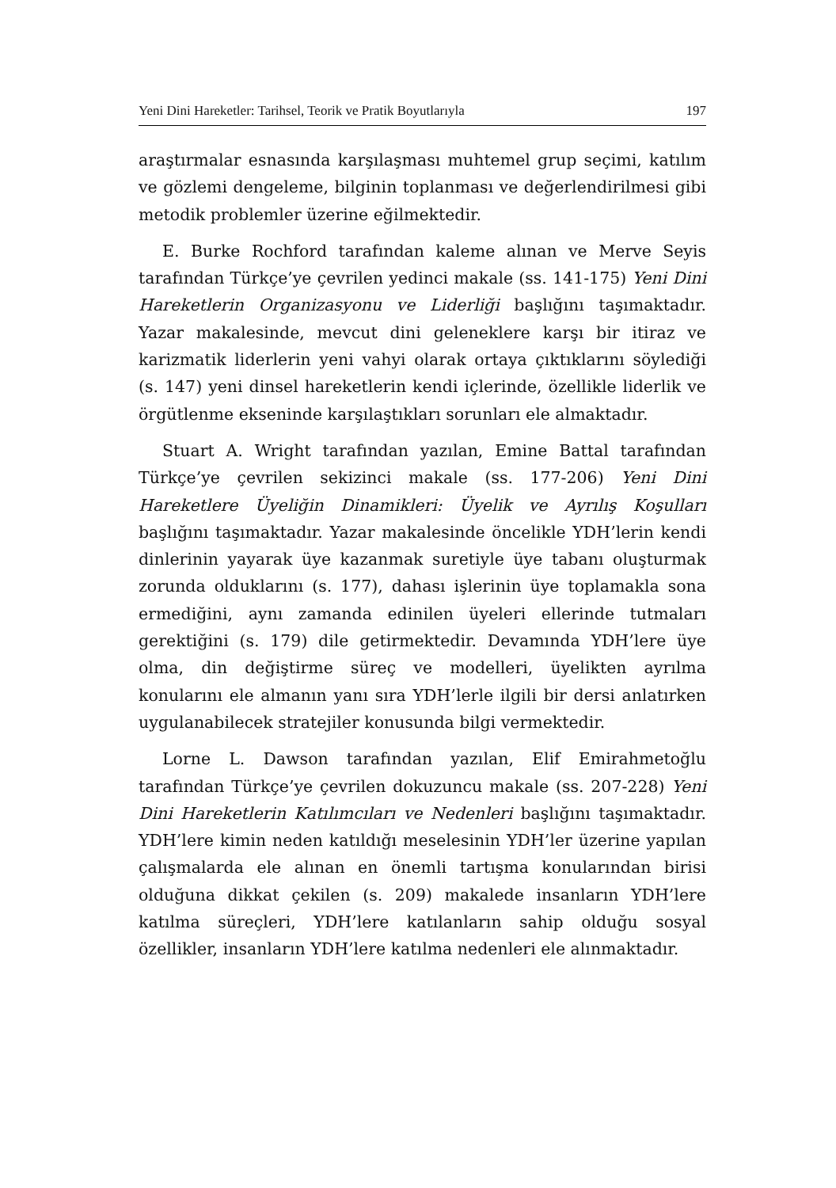Yeni Dini Hareketler: Tarihsel, Teorik ve Pratik Boyutlarıyla 197
araştırmalar esnasında karşılaşması muhtemel grup seçimi, katılım ve gözlemi dengeleme, bilginin toplanması ve değerlendirilmesi gibi metodik problemler üzerine eğilmektedir.
E. Burke Rochford tarafından kaleme alınan ve Merve Seyis tarafından Türkçe’ye çevrilen yedinci makale (ss. 141-175) Yeni Dini Hareketlerin Organizasyonu ve Liderliği başlığını taşımaktadır. Yazar makalesinde, mevcut dini geleneklere karşı bir itiraz ve karizmatik liderlerin yeni vahyi olarak ortaya çıktıklarını söylediği (s. 147) yeni dinsel hareketlerin kendi içlerinde, özellikle liderlik ve örgütlenme ekseninde karşılaştıkları sorunları ele almaktadır.
Stuart A. Wright tarafından yazılan, Emine Battal tarafından Türkçe’ye çevrilen sekizinci makale (ss. 177-206) Yeni Dini Hareketlere Üyeliğin Dinamikleri: Üyelik ve Ayrılış Koşulları başlığını taşımaktadır. Yazar makalesinde öncelikle YDH’lerin kendi dinlerinin yayarak üye kazanmak suretiyle üye tabanı oluşturmak zorunda olduklarını (s. 177), dahası işlerinin üye toplamakla sona ermediğini, aynı zamanda edinilen üyeleri ellerinde tutmaları gerektiğini (s. 179) dile getirmektedir. Devamında YDH’lere üye olma, din değiştirme süreç ve modelleri, üyelikten ayrılma konularını ele almanın yanı sıra YDH’lerle ilgili bir dersi anlatırken uygulanabilecek stratejiler konusunda bilgi vermektedir.
Lorne L. Dawson tarafından yazılan, Elif Emirahmetoğlu tarafından Türkçe’ye çevrilen dokuzuncu makale (ss. 207-228) Yeni Dini Hareketlerin Katılımcıları ve Nedenleri başlığını taşımaktadır. YDH’lere kimin neden katıldığı meselesinin YDH’ler üzerine yapılan çalışmalarda ele alınan en önemli tartışma konularından birisi olduğuna dikkat çekilen (s. 209) makalede insanların YDH’lere katılma süreçleri, YDH’lere katılanların sahip olduğu sosyal özellikler, insanların YDH’lere katılma nedenleri ele alınmaktadır.